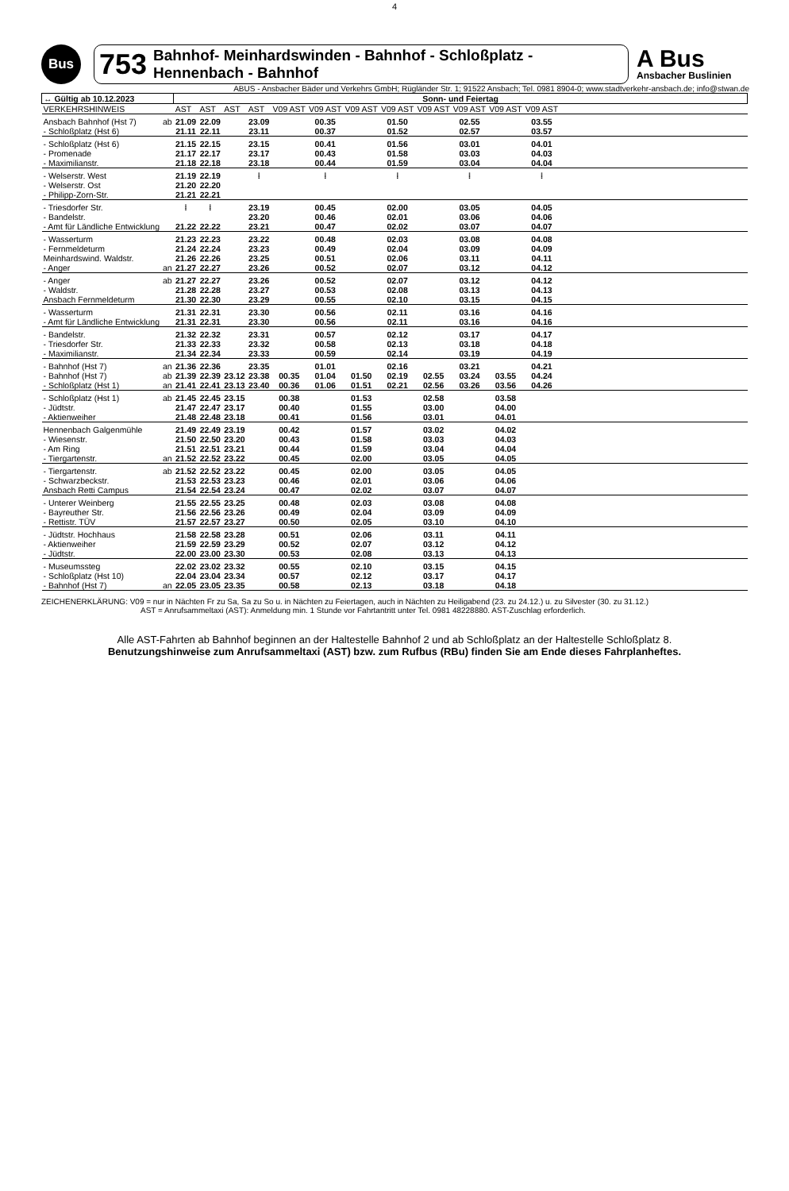4
Bus
753 Bahnhof- Meinhardswinden - Bahnhof - Schloßplatz - Hennenbach - Bahnhof
A Bus
Ansbacher Buslinien
ABUS - Ansbacher Bäder und Verkehrs GmbH; Rügländer Str. 1; 91522 Ansbach; Tel. 0981 8904-0; www.stadtverkehr-ansbach.de; info@stwan.de
| ↔ Gültig ab 10.12.2023 | | Sonn- und Feiertag | | | | | | | | | | | | |
| --- | --- | --- | --- | --- | --- | --- | --- | --- | --- | --- | --- | --- | --- | --- |
| VERKEHRSHINWEIS | | AST | AST | AST | AST | V09 AST | V09 AST | V09 AST | V09 AST | V09 AST | V09 AST | V09 AST | V09 AST | |
| Ansbach Bahnhof (Hst 7) | ab | 21.09 | 22.09 | | 23.09 | | 00.35 | | 01.50 | | 02.55 | | 03.55 | |
| - Schloßplatz (Hst 6) | | 21.11 | 22.11 | | 23.11 | | 00.37 | | 01.52 | | 02.57 | | 03.57 | |
| - Schloßplatz (Hst 6) | | 21.15 | 22.15 | | 23.15 | | 00.41 | | 01.56 | | 03.01 | | 04.01 | |
| - Promenade | | 21.17 | 22.17 | | 23.17 | | 00.43 | | 01.58 | | 03.03 | | 04.03 | |
| - Maximilianstr. | | 21.18 | 22.18 | | 23.18 | | 00.44 | | 01.59 | | 03.04 | | 04.04 | |
| - Welserstr. West | | 21.19 | 22.19 | | ⁞ | | ⁞ | | ⁞ | | ⁞ | | ⁞ | |
| - Welserstr. Ost | | 21.20 | 22.20 | | | | | | | | | | | |
| - Philipp-Zorn-Str. | | 21.21 | 22.21 | | | | | | | | | | | |
| - Triesdorfer Str. | | ⁞ | ⁞ | | 23.19 | | 00.45 | | 02.00 | | 03.05 | | 04.05 | |
| - Bandelstr. | | | | | 23.20 | | 00.46 | | 02.01 | | 03.06 | | 04.06 | |
| - Amt für Ländliche Entwicklung | | 21.22 | 22.22 | | 23.21 | | 00.47 | | 02.02 | | 03.07 | | 04.07 | |
| - Wasserturm | | 21.23 | 22.23 | | 23.22 | | 00.48 | | 02.03 | | 03.08 | | 04.08 | |
| - Fernmeldeturm | | 21.24 | 22.24 | | 23.23 | | 00.49 | | 02.04 | | 03.09 | | 04.09 | |
| Meinhardswind. Waldstr. | | 21.26 | 22.26 | | 23.25 | | 00.51 | | 02.06 | | 03.11 | | 04.11 | |
| - Anger | an | 21.27 | 22.27 | | 23.26 | | 00.52 | | 02.07 | | 03.12 | | 04.12 | |
| - Anger | ab | 21.27 | 22.27 | | 23.26 | | 00.52 | | 02.07 | | 03.12 | | 04.12 | |
| - Waldstr. | | 21.28 | 22.28 | | 23.27 | | 00.53 | | 02.08 | | 03.13 | | 04.13 | |
| Ansbach Fernmeldeturm | | 21.30 | 22.30 | | 23.29 | | 00.55 | | 02.10 | | 03.15 | | 04.15 | |
| - Wasserturm | | 21.31 | 22.31 | | 23.30 | | 00.56 | | 02.11 | | 03.16 | | 04.16 | |
| - Amt für Ländliche Entwicklung | | 21.31 | 22.31 | | 23.30 | | 00.56 | | 02.11 | | 03.16 | | 04.16 | |
| - Bandelstr. | | 21.32 | 22.32 | | 23.31 | | 00.57 | | 02.12 | | 03.17 | | 04.17 | |
| - Triesdorfer Str. | | 21.33 | 22.33 | | 23.32 | | 00.58 | | 02.13 | | 03.18 | | 04.18 | |
| - Maximilianstr. | | 21.34 | 22.34 | | 23.33 | | 00.59 | | 02.14 | | 03.19 | | 04.19 | |
| - Bahnhof (Hst 7) | an | 21.36 | 22.36 | | 23.35 | | 01.01 | | 02.16 | | 03.21 | | 04.21 | |
| - Bahnhof (Hst 7) | ab | 21.39 | 22.39 | 23.12 | 23.38 | 00.35 | 01.04 | 01.50 | 02.19 | 02.55 | 03.24 | 03.55 | 04.24 | |
| - Schloßplatz (Hst 1) | an | 21.41 | 22.41 | 23.13 | 23.40 | 00.36 | 01.06 | 01.51 | 02.21 | 02.56 | 03.26 | 03.56 | 04.26 | |
| - Schloßplatz (Hst 1) | ab | 21.45 | 22.45 | 23.15 | | 00.38 | | 01.53 | | 02.58 | | 03.58 | | |
| - Jüdtstr. | | 21.47 | 22.47 | 23.17 | | 00.40 | | 01.55 | | 03.00 | | 04.00 | | |
| - Aktienweiher | | 21.48 | 22.48 | 23.18 | | 00.41 | | 01.56 | | 03.01 | | 04.01 | | |
| Hennenbach Galgenmühle | | 21.49 | 22.49 | 23.19 | | 00.42 | | 01.57 | | 03.02 | | 04.02 | | |
| - Wiesenstr. | | 21.50 | 22.50 | 23.20 | | 00.43 | | 01.58 | | 03.03 | | 04.03 | | |
| - Am Ring | | 21.51 | 22.51 | 23.21 | | 00.44 | | 01.59 | | 03.04 | | 04.04 | | |
| - Tiergartenstr. | an | 21.52 | 22.52 | 23.22 | | 00.45 | | 02.00 | | 03.05 | | 04.05 | | |
| - Tiergartenstr. | ab | 21.52 | 22.52 | 23.22 | | 00.45 | | 02.00 | | 03.05 | | 04.05 | | |
| - Schwarzbeckstr. | | 21.53 | 22.53 | 23.23 | | 00.46 | | 02.01 | | 03.06 | | 04.06 | | |
| Ansbach Retti Campus | | 21.54 | 22.54 | 23.24 | | 00.47 | | 02.02 | | 03.07 | | 04.07 | | |
| - Unterer Weinberg | | 21.55 | 22.55 | 23.25 | | 00.48 | | 02.03 | | 03.08 | | 04.08 | | |
| - Bayreuther Str. | | 21.56 | 22.56 | 23.26 | | 00.49 | | 02.04 | | 03.09 | | 04.09 | | |
| - Rettistr. TÜV | | 21.57 | 22.57 | 23.27 | | 00.50 | | 02.05 | | 03.10 | | 04.10 | | |
| - Jüdtstr. Hochhaus | | 21.58 | 22.58 | 23.28 | | 00.51 | | 02.06 | | 03.11 | | 04.11 | | |
| - Aktienweiher | | 21.59 | 22.59 | 23.29 | | 00.52 | | 02.07 | | 03.12 | | 04.12 | | |
| - Jüdtstr. | | 22.00 | 23.00 | 23.30 | | 00.53 | | 02.08 | | 03.13 | | 04.13 | | |
| - Museumssteg | | 22.02 | 23.02 | 23.32 | | 00.55 | | 02.10 | | 03.15 | | 04.15 | | |
| - Schloßplatz (Hst 10) | | 22.04 | 23.04 | 23.34 | | 00.57 | | 02.12 | | 03.17 | | 04.17 | | |
| - Bahnhof (Hst 7) | an | 22.05 | 23.05 | 23.35 | | 00.58 | | 02.13 | | 03.18 | | 04.18 | | |
ZEICHENERKLÄRUNG: V09 = nur in Nächten Fr zu Sa, Sa zu So u. in Nächten zu Feiertagen, auch in Nächten zu Heiligabend (23. zu 24.12.) u. zu Silvester (30. zu 31.12.)
AST = Anrufsammeltaxi (AST): Anmeldung min. 1 Stunde vor Fahrtantritt unter Tel. 0981 48228880. AST-Zuschlag erforderlich.
Alle AST-Fahrten ab Bahnhof beginnen an der Haltestelle Bahnhof 2 und ab Schloßplatz an der Haltestelle Schloßplatz 8.
Benutzungshinweise zum Anrufsammeltaxi (AST) bzw. zum Rufbus (RBu) finden Sie am Ende dieses Fahrplanheftes.